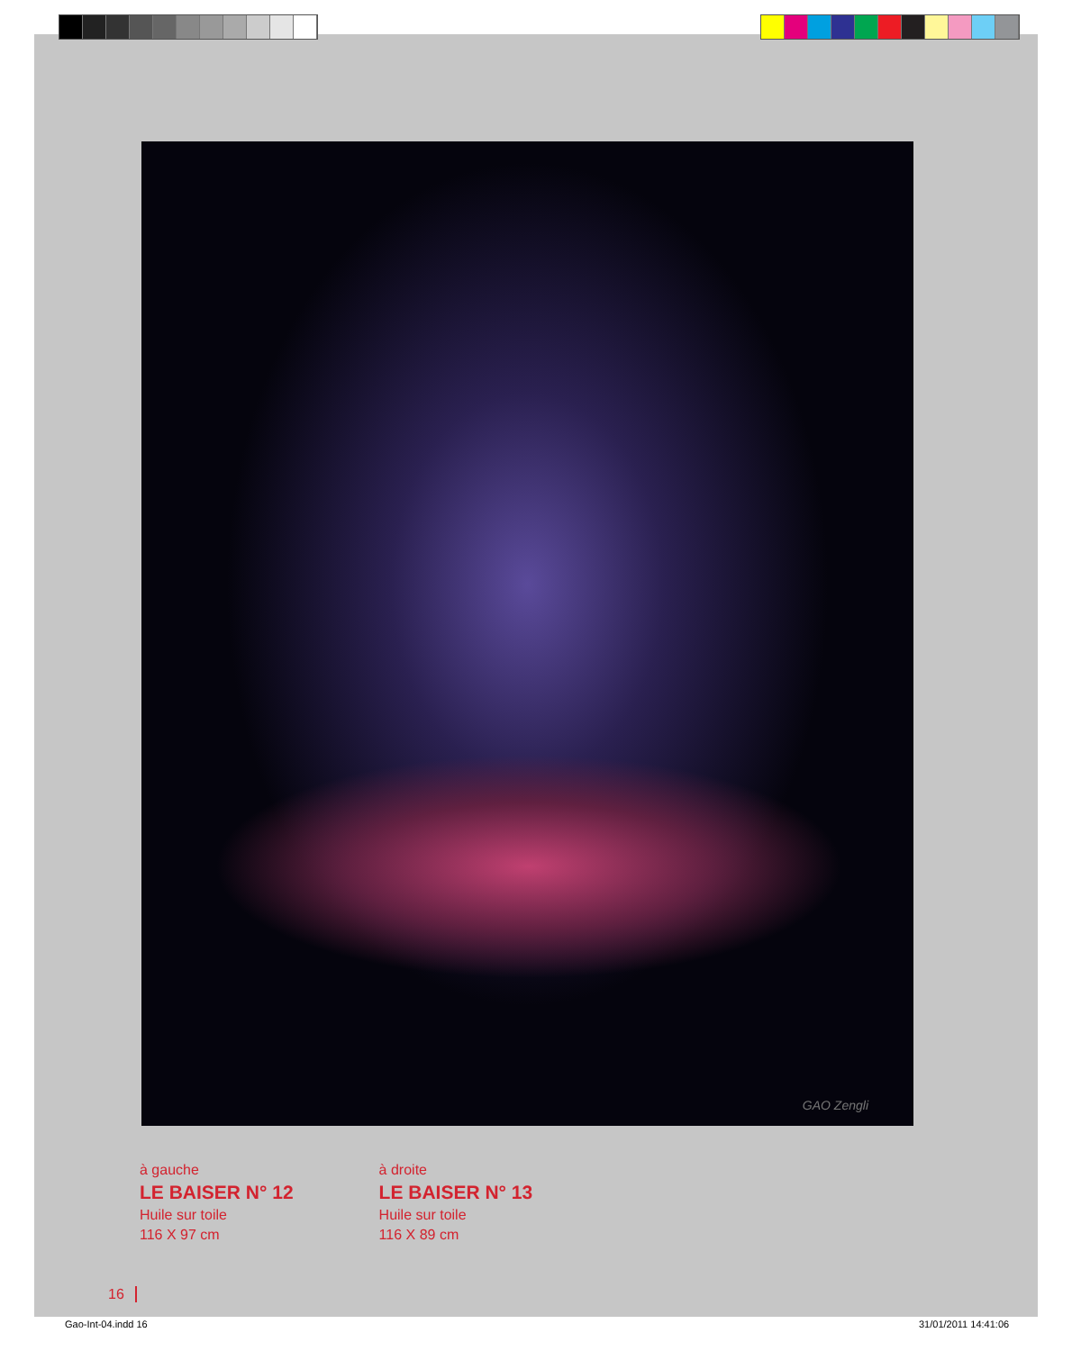GAO Zengli
à gauche
LE BAISER N° 12
Huile sur toile
116 X 97 cm
à droite
LE BAISER N° 13
Huile sur toile
116 X 89 cm
16
Gao-Int-04.indd 16 31/01/2011 14:41:06